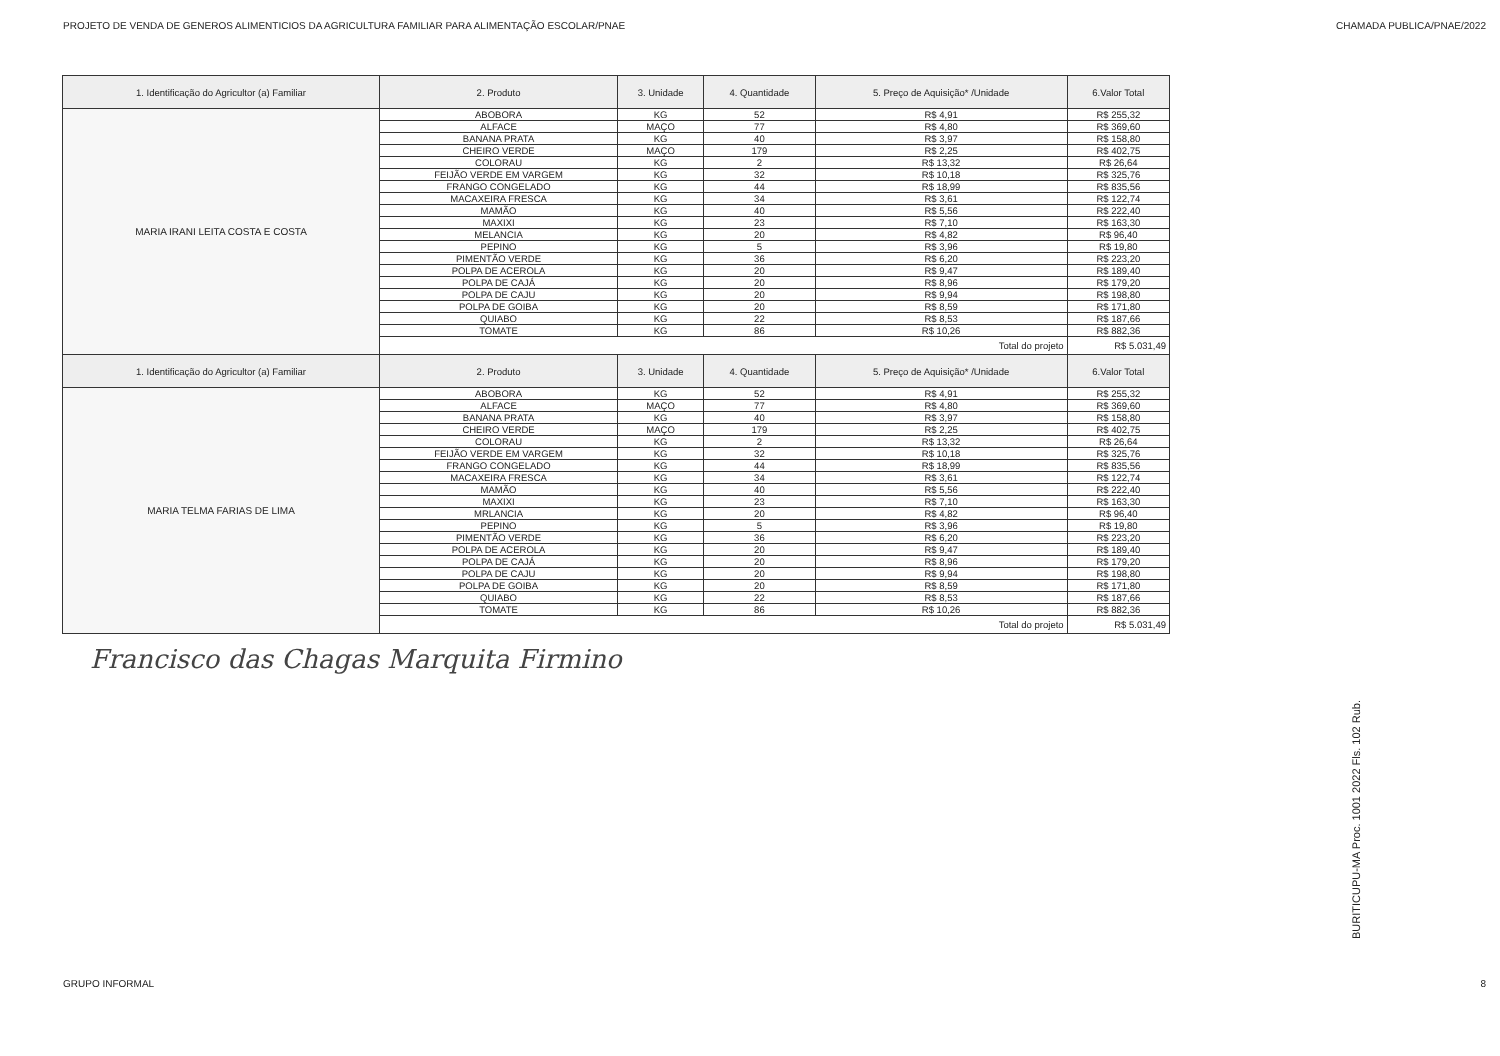PROJETO DE VENDA DE GENEROS ALIMENTICIOS DA AGRICULTURA FAMILIAR PARA ALIMENTAÇÃO ESCOLAR/PNAE CHAMADA PUBLICA/PNAE/2022
| 1. Identificação do Agricultor (a) Familiar | 2. Produto | 3. Unidade | 4. Quantidade | 5. Preço de Aquisição* /Unidade | 6.Valor Total |
| --- | --- | --- | --- | --- | --- |
| MARIA IRANI LEITA COSTA E COSTA | ABOBORA | KG | 52 | R$ 4,91 | R$ 255,32 |
| | ALFACE | MAÇO | 77 | R$ 4,80 | R$ 369,60 |
| | BANANA PRATA | KG | 40 | R$ 3,97 | R$ 158,80 |
| | CHEIRO VERDE | MAÇO | 179 | R$ 2,25 | R$ 402,75 |
| | COLORAU | KG | 2 | R$ 13,32 | R$ 26,64 |
| | FEIJÃO VERDE EM VARGEM | KG | 32 | R$ 10,18 | R$ 325,76 |
| | FRANGO CONGELADO | KG | 44 | R$ 18,99 | R$ 835,56 |
| | MACAXEIRA FRESCA | KG | 34 | R$ 3,61 | R$ 122,74 |
| | MAMÃO | KG | 40 | R$ 5,56 | R$ 222,40 |
| | MAXIXI | KG | 23 | R$ 7,10 | R$ 163,30 |
| | MELANCIA | KG | 20 | R$ 4,82 | R$ 96,40 |
| | PEPINO | KG | 5 | R$ 3,96 | R$ 19,80 |
| | PIMENTÃO VERDE | KG | 36 | R$ 6,20 | R$ 223,20 |
| | POLPA DE ACEROLA | KG | 20 | R$ 9,47 | R$ 189,40 |
| | POLPA DE CAJÁ | KG | 20 | R$ 8,96 | R$ 179,20 |
| | POLPA DE CAJU | KG | 20 | R$ 9,94 | R$ 198,80 |
| | POLPA DE GOIBA | KG | 20 | R$ 8,59 | R$ 171,80 |
| | QUIABO | KG | 22 | R$ 8,53 | R$ 187,66 |
| | TOMATE | KG | 86 | R$ 10,26 | R$ 882,36 |
| | Total do projeto | | | | R$ 5.031,49 |
| 1. Identificação do Agricultor (a) Familiar | 2. Produto | 3. Unidade | 4. Quantidade | 5. Preço de Aquisição* /Unidade | 6.Valor Total |
| MARIA TELMA FARIAS DE LIMA | ABOBORA | KG | 52 | R$ 4,91 | R$ 255,32 |
| | ALFACE | MAÇO | 77 | R$ 4,80 | R$ 369,60 |
| | BANANA PRATA | KG | 40 | R$ 3,97 | R$ 158,80 |
| | CHEIRO VERDE | MAÇO | 179 | R$ 2,25 | R$ 402,75 |
| | COLORAU | KG | 2 | R$ 13,32 | R$ 26,64 |
| | FEIJÃO VERDE EM VARGEM | KG | 32 | R$ 10,18 | R$ 325,76 |
| | FRANGO CONGELADO | KG | 44 | R$ 18,99 | R$ 835,56 |
| | MACAXEIRA FRESCA | KG | 34 | R$ 3,61 | R$ 122,74 |
| | MAMÃO | KG | 40 | R$ 5,56 | R$ 222,40 |
| | MAXIXI | KG | 23 | R$ 7,10 | R$ 163,30 |
| | MRLANCIA | KG | 20 | R$ 4,82 | R$ 96,40 |
| | PEPINO | KG | 5 | R$ 3,96 | R$ 19,80 |
| | PIMENTÃO VERDE | KG | 36 | R$ 6,20 | R$ 223,20 |
| | POLPA DE ACEROLA | KG | 20 | R$ 9,47 | R$ 189,40 |
| | POLPA DE CAJÁ | KG | 20 | R$ 8,96 | R$ 179,20 |
| | POLPA DE CAJU | KG | 20 | R$ 9,94 | R$ 198,80 |
| | POLPA DE GOIBA | KG | 20 | R$ 8,59 | R$ 171,80 |
| | QUIABO | KG | 22 | R$ 8,53 | R$ 187,66 |
| | TOMATE | KG | 86 | R$ 10,26 | R$ 882,36 |
| | Total do projeto | | | | R$ 5.031,49 |
Francisco das Chagas Marquita Firmino
BURITICUPU-MA Proc. 1001 2022 Fls. 102 Rub.
GRUPO INFORMAL 8